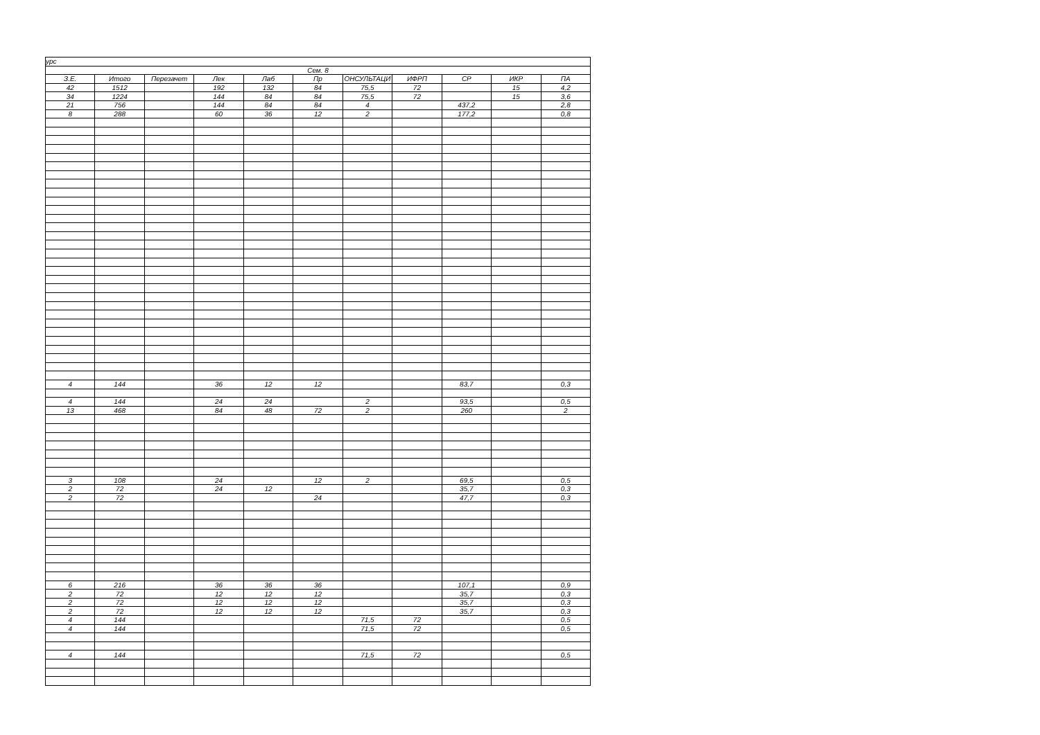| урс | | | | | | | | | | |
| Сем. 8 | | | | | | | | | | |
| З.Е. | Итого | Перезачет | Лек | Лаб | Пр | ОНСУЛЬТАЦИ | ИФРП | СР | ИКР | ПА |
| 42 | 1512 | | 192 | 132 | 84 | 75,5 | 72 | | 15 | 4,2 |
| 34 | 1224 | | 144 | 84 | 84 | 75,5 | 72 | | 15 | 3,6 |
| 21 | 756 | | 144 | 84 | 84 | 4 | | 437,2 | | 2,8 |
| 8 | 288 | | 60 | 36 | 12 | 2 | | 177,2 | | 0,8 |
| 4 | 144 | | 36 | 12 | 12 | | | 83,7 | | 0,3 |
| 4 | 144 | | 24 | 24 | | 2 | | 93,5 | | 0,5 |
| 13 | 468 | | 84 | 48 | 72 | 2 | | 260 | | 2 |
| 3 | 108 | | 24 | | 12 | 2 | | 69,5 | | 0,5 |
| 2 | 72 | | 24 | 12 | | | | 35,7 | | 0,3 |
| 2 | 72 | | | | 24 | | | 47,7 | | 0,3 |
| 6 | 216 | | 36 | 36 | 36 | | | 107,1 | | 0,9 |
| 2 | 72 | | 12 | 12 | 12 | | | 35,7 | | 0,3 |
| 2 | 72 | | 12 | 12 | 12 | | | 35,7 | | 0,3 |
| 2 | 72 | | 12 | 12 | 12 | | | 35,7 | | 0,3 |
| 4 | 144 | | | | | 71,5 | 72 | | | 0,5 |
| 4 | 144 | | | | | 71,5 | 72 | | | 0,5 |
| 4 | 144 | | | | | 71,5 | 72 | | | 0,5 |